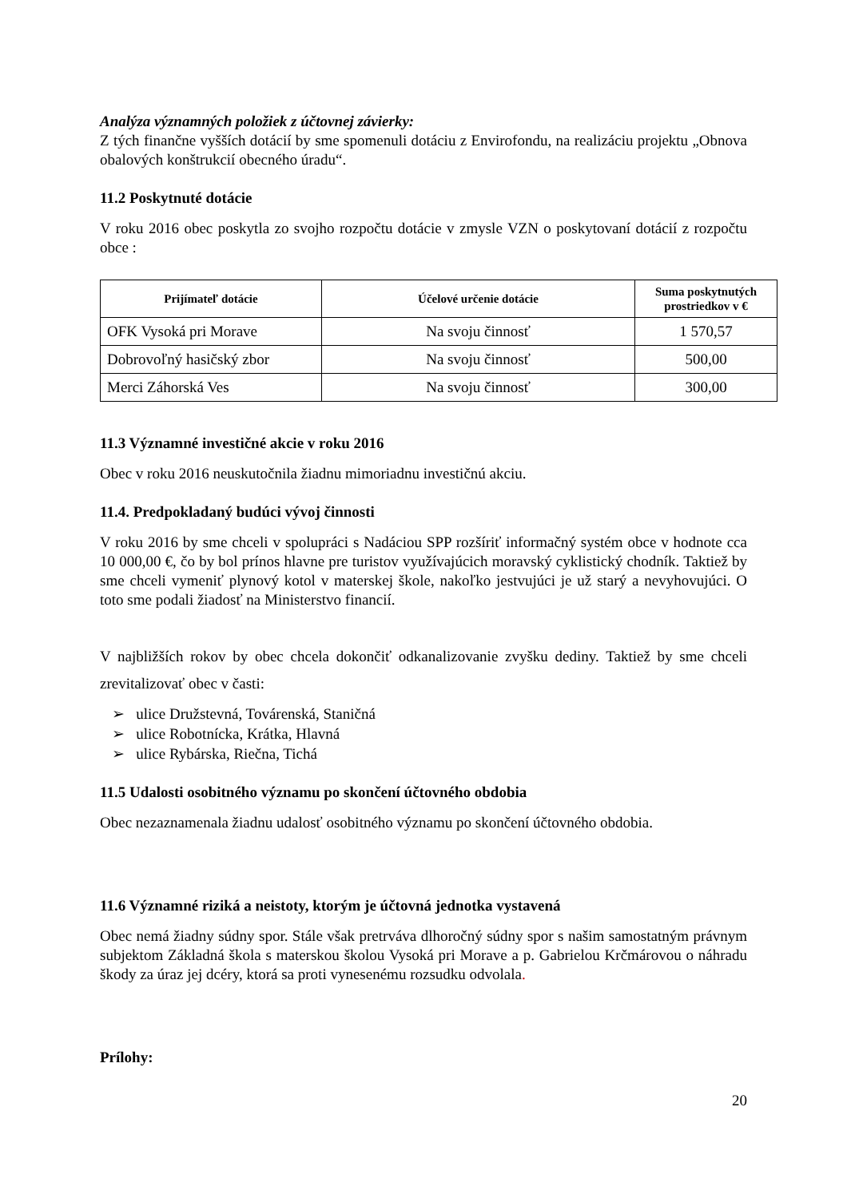Analýza významných položiek z účtovnej závierky:
Z tých finančne vyšších dotácií by sme spomenuli dotáciu z Envirofondu, na realizáciu projektu „Obnova obalových konštrukcií obecného úradu“.
11.2 Poskytnuté dotácie
V roku 2016 obec poskytla zo svojho rozpočtu dotácie v zmysle VZN o poskytovaní dotácií z rozpočtu obce :
| Prijímateľ dotácie | Účelové určenie dotácie | Suma poskytnutých prostriedkov v € |
| --- | --- | --- |
| OFK Vysoká pri Morave | Na svoju činnosť | 1 570,57 |
| Dobrovoľný hasičský zbor | Na svoju činnosť | 500,00 |
| Merci Záhorská Ves | Na svoju činnosť | 300,00 |
11.3 Významné investičné akcie v roku 2016
Obec v roku 2016 neuskutočnila žiadnu mimoriadnu investičnú akciu.
11.4. Predpokladaný budúci vývoj činnosti
V roku 2016 by sme chceli v spolupráci s Nadáciou SPP rozšíriť informačný systém obce v hodnote cca 10 000,00 €, čo by bol prínos hlavne pre turistov využívajúcich moravský cyklistický chodník. Taktiež by sme chceli vymeniť plynový kotol v materskej škole, nakoľko jestvujúci je už starý a nevyhovujúci. O toto sme podali žiadosť na Ministerstvo financií.
V najbližších rokov by obec chcela dokončiť odkanalizovanie zvyšku dediny. Taktiež by sme chceli zrevitalizovať obec v časti:
➢ ulice Družstevná, Továrenská, Staničná
➢ ulice Robotnícka, Krátka, Hlavná
➢ ulice Rybárska, Riečna, Tichá
11.5 Udalosti osobitného významu po skončení účtovného obdobia
Obec nezaznamenala žiadnu udalosť osobitného významu po skončení účtovného obdobia.
11.6 Významné riziká a neistoty, ktorým je účtovná jednotka vystavená
Obec nemá žiadny súdny spor. Stále však pretrváva dlhoročný súdny spor s našim samostatným právnym subjektom Základná škola s materskou školou Vysoká pri Morave a p. Gabrielou Krčmárovou o náhradu škody za úraz jej dcéry, ktorá sa proti vynesenému rozsudku odvolala.
Prílohy:
20